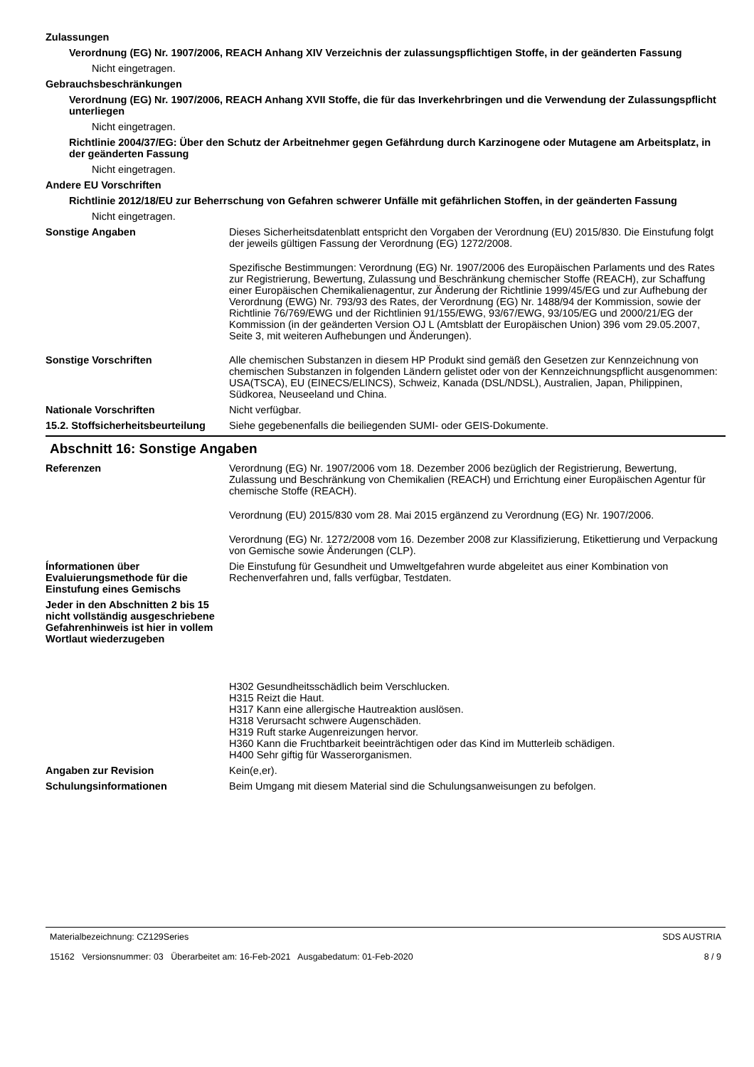Zulassungen
Verordnung (EG) Nr. 1907/2006, REACH Anhang XIV Verzeichnis der zulassungspflichtigen Stoffe, in der geänderten Fassung
Nicht eingetragen.
Gebrauchsbeschränkungen
Verordnung (EG) Nr. 1907/2006, REACH Anhang XVII Stoffe, die für das Inverkehrbringen und die Verwendung der Zulassungspflicht unterliegen
Nicht eingetragen.
Richtlinie 2004/37/EG: Über den Schutz der Arbeitnehmer gegen Gefährdung durch Karzinogene oder Mutagene am Arbeitsplatz, in der geänderten Fassung
Nicht eingetragen.
Andere EU Vorschriften
Richtlinie 2012/18/EU zur Beherrschung von Gefahren schwerer Unfälle mit gefährlichen Stoffen, in der geänderten Fassung
Nicht eingetragen.
Sonstige Angaben Dieses Sicherheitsdatenblatt entspricht den Vorgaben der Verordnung (EU) 2015/830. Die Einstufung folgt der jeweils gültigen Fassung der Verordnung (EG) 1272/2008.
Spezifische Bestimmungen: Verordnung (EG) Nr. 1907/2006 des Europäischen Parlaments und des Rates zur Registrierung, Bewertung, Zulassung und Beschränkung chemischer Stoffe (REACH), zur Schaffung einer Europäischen Chemikalienagentur, zur Änderung der Richtlinie 1999/45/EG und zur Aufhebung der Verordnung (EWG) Nr. 793/93 des Rates, der Verordnung (EG) Nr. 1488/94 der Kommission, sowie der Richtlinie 76/769/EWG und der Richtlinien 91/155/EWG, 93/67/EWG, 93/105/EG und 2000/21/EG der Kommission (in der geänderten Version OJ L (Amtsblatt der Europäischen Union) 396 vom 29.05.2007, Seite 3, mit weiteren Aufhebungen und Änderungen).
Sonstige Vorschriften Alle chemischen Substanzen in diesem HP Produkt sind gemäß den Gesetzen zur Kennzeichnung von chemischen Substanzen in folgenden Ländern gelistet oder von der Kennzeichnungspflicht ausgenommen: USA(TSCA), EU (EINECS/ELINCS), Schweiz, Kanada (DSL/NDSL), Australien, Japan, Philippinen, Südkorea, Neuseeland und China.
Nationale Vorschriften Nicht verfügbar.
15.2. Stoffsicherheitsbeurteilung
Siehe gegebenenfalls die beiliegenden SUMI- oder GEIS-Dokumente.
Abschnitt 16: Sonstige Angaben
Referenzen Verordnung (EG) Nr. 1907/2006 vom 18. Dezember 2006 bezüglich der Registrierung, Bewertung, Zulassung und Beschränkung von Chemikalien (REACH) und Errichtung einer Europäischen Agentur für chemische Stoffe (REACH).
Verordnung (EU) 2015/830 vom 28. Mai 2015 ergänzend zu Verordnung (EG) Nr. 1907/2006.
Verordnung (EG) Nr. 1272/2008 vom 16. Dezember 2008 zur Klassifizierung, Etikettierung und Verpackung von Gemische sowie Änderungen (CLP).
Ínformationen über Evaluierungsmethode für die Einstufung eines Gemischs
Die Einstufung für Gesundheit und Umweltgefahren wurde abgeleitet aus einer Kombination von Rechenverfahren und, falls verfügbar, Testdaten.
Jeder in den Abschnitten 2 bis 15 nicht vollständig ausgeschriebene Gefahrenhinweis ist hier in vollem Wortlaut wiederzugeben
H302 Gesundheitsschädlich beim Verschlucken.
H315 Reizt die Haut.
H317 Kann eine allergische Hautreaktion auslösen.
H318 Verursacht schwere Augenschäden.
H319 Ruft starke Augenreizungen hervor.
H360 Kann die Fruchtbarkeit beeinträchtigen oder das Kind im Mutterleib schädigen.
H400 Sehr giftig für Wasserorganismen.
Angaben zur Revision Kein(e,er).
Schulungsinformationen Beim Umgang mit diesem Material sind die Schulungsanweisungen zu befolgen.
Materialbezeichnung: CZ129Series
15162 Versionsnummer: 03 Überarbeitet am: 16-Feb-2021 Ausgabedatum: 01-Feb-2020
SDS AUSTRIA
8 / 9